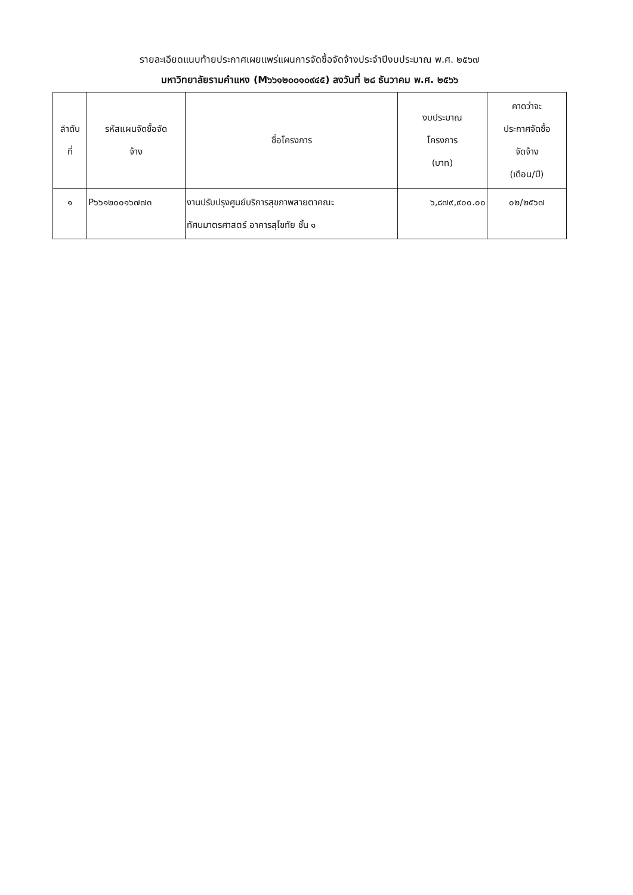รายละเอียดแนบท้ายประกาศเผยแพร่แผนการจัดซื้อจัดจ้างประจำปีงบประมาณ พ.ศ. ๒๕๖๗
มหาวิทยาลัยรามคำแหง (M๖๖๑๒๐๐๑๐๙๔๕) ลงวันที่ ๒๘ ธันวาคม พ.ศ. ๒๕๖๖
| ลำดับ ที่ | รหัสแผนจัดซื้อจัด จ้าง | ชื่อโครงการ | งบประมาณ โครงการ (บาท) | คาดว่าจะ ประกาศจัดซื้อ จัดจ้าง (เดือน/ปี) |
| --- | --- | --- | --- | --- |
| ๑ | P๖๖๑๒๐๐๑๖๗๗๓ | งานปรับปรุงศูนย์บริการสุขภาพสายตาคณะ ทัศนมาตรศาสตร์ อาคารสุโขทัย ชั้น ๑ | ๖,๘๗๙,๙๐๐.๐๐ | ๐๒/๒๕๖๗ |